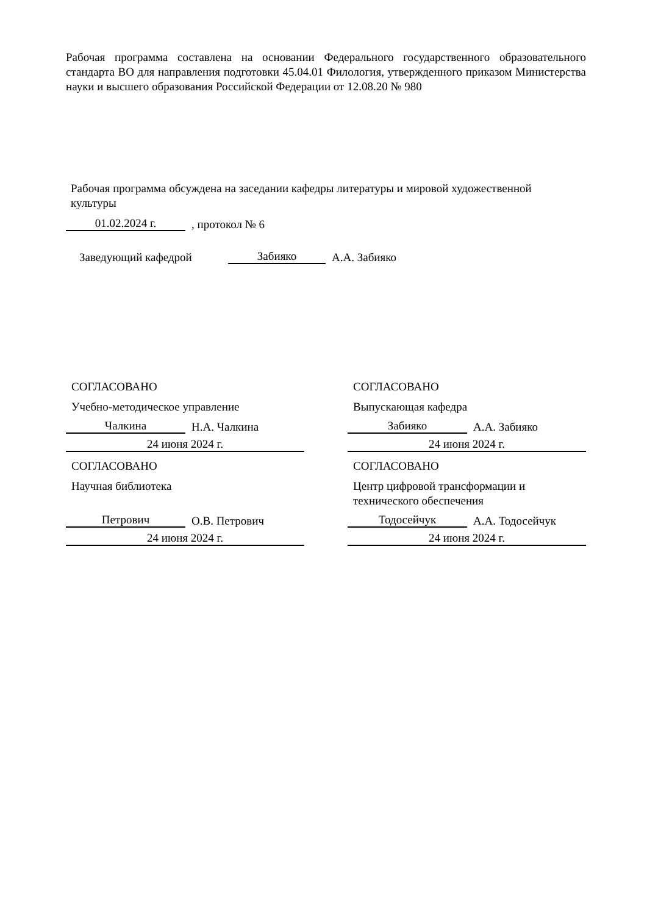Рабочая программа составлена на основании Федерального государственного образовательного стандарта ВО для направления подготовки 45.04.01 Филология, утвержденного приказом Министерства науки и высшего образования Российской Федерации от 12.08.20 № 980
Рабочая программа обсуждена на заседании кафедры литературы и мировой художественной культуры
01.02.2024 г.
, протокол № 6
Заведующий кафедрой
Забияко
А.А. Забияко
СОГЛАСОВАНО
Учебно-методическое управление
Чалкина
Н.А. Чалкина
24 июня 2024 г.
СОГЛАСОВАНО
Научная библиотека
Петрович
О.В. Петрович
24 июня 2024 г.
СОГЛАСОВАНО
Выпускающая кафедра
Забияко
А.А. Забияко
24 июня 2024 г.
СОГЛАСОВАНО
Центр цифровой трансформации и
технического обеспечения
Тодосейчук
А.А. Тодосейчук
24 июня 2024 г.